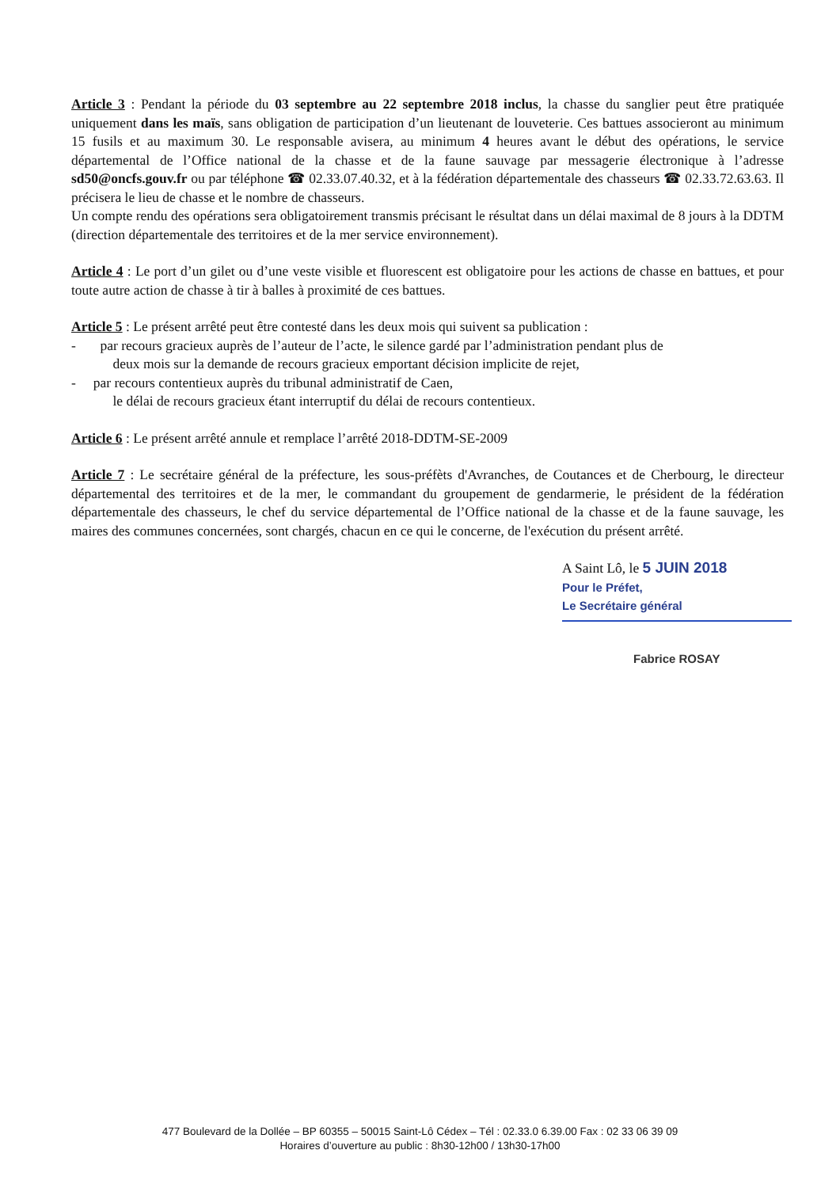Article 3 : Pendant la période du 03 septembre au 22 septembre 2018 inclus, la chasse du sanglier peut être pratiquée uniquement dans les maïs, sans obligation de participation d’un lieutenant de louveterie. Ces battues associeront au minimum 15 fusils et au maximum 30. Le responsable avisera, au minimum 4 heures avant le début des opérations, le service départemental de l’Office national de la chasse et de la faune sauvage par messagerie électronique à l’adresse sd50@oncfs.gouv.fr ou par téléphone ☎ 02.33.07.40.32, et à la fédération départementale des chasseurs ☎ 02.33.72.63.63. Il précisera le lieu de chasse et le nombre de chasseurs.
Un compte rendu des opérations sera obligatoirement transmis précisant le résultat dans un délai maximal de 8 jours à la DDTM (direction départementale des territoires et de la mer service environnement).
Article 4 : Le port d’un gilet ou d’une veste visible et fluorescent est obligatoire pour les actions de chasse en battues, et pour toute autre action de chasse à tir à balles à proximité de ces battues.
Article 5 : Le présent arrêté peut être contesté dans les deux mois qui suivent sa publication :
- par recours gracieux auprès de l’auteur de l’acte, le silence gardé par l’administration pendant plus de
deux mois sur la demande de recours gracieux emportant décision implicite de rejet,
- par recours contentieux auprès du tribunal administratif de Caen,
le délai de recours gracieux étant interruptif du délai de recours contentieux.
Article 6 : Le présent arrêté annule et remplace l’arrêté 2018-DDTM-SE-2009
Article 7 : Le secrétaire général de la préfecture, les sous-préfèts d'Avranches, de Coutances et de Cherbourg, le directeur départemental des territoires et de la mer, le commandant du groupement de gendarmerie, le président de la fédération départementale des chasseurs, le chef du service départemental de l’Office national de la chasse et de la faune sauvage, les maires des communes concernées, sont chargés, chacun en ce qui le concerne, de l'exécution du présent arrêté.
A Saint Lô, le 5 JUIN 2018
Pour le Préfet,
Le Secrétaire général
Fabrice ROSAY
477 Boulevard de la Dollée – BP 60355 – 50015 Saint-Lô Cédex – Tél : 02.33.0 6.39.00 Fax : 02 33 06 39 09
Horaires d’ouverture au public : 8h30-12h00 / 13h30-17h00